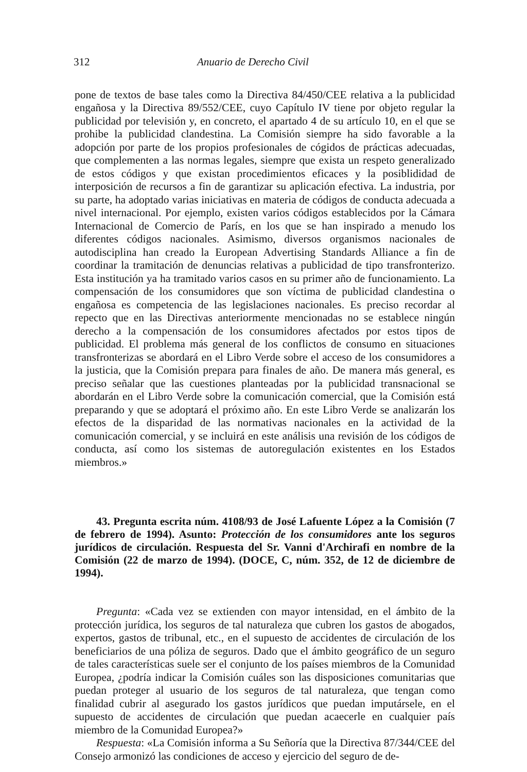312 Anuario de Derecho Civil
pone de textos de base tales como la Directiva 84/450/CEE relativa a la publicidad engañosa y la Directiva 89/552/CEE, cuyo Capítulo IV tiene por objeto regular la publicidad por televisión y, en concreto, el apartado 4 de su artículo 10, en el que se prohibe la publicidad clandestina. La Comisión siempre ha sido favorable a la adopción por parte de los propios profesionales de cógidos de prácticas adecuadas, que complementen a las normas legales, siempre que exista un respeto generalizado de estos códigos y que existan procedimientos eficaces y la posiblididad de interposición de recursos a fin de garantizar su aplicación efectiva. La industria, por su parte, ha adoptado varias iniciativas en materia de códigos de conducta adecuada a nivel internacional. Por ejemplo, existen varios códigos establecidos por la Cámara Internacional de Comercio de París, en los que se han inspirado a menudo los diferentes códigos nacionales. Asimismo, diversos organismos nacionales de autodisciplina han creado la European Advertising Standards Alliance a fin de coordinar la tramitación de denuncias relativas a publicidad de tipo transfronterizo. Esta institución ya ha tramitado varios casos en su primer año de funcionamiento. La compensación de los consumidores que son víctima de publicidad clandestina o engañosa es competencia de las legislaciones nacionales. Es preciso recordar al repecto que en las Directivas anteriormente mencionadas no se establece ningún derecho a la compensación de los consumidores afectados por estos tipos de publicidad. El problema más general de los conflictos de consumo en situaciones transfronterizas se abordará en el Libro Verde sobre el acceso de los consumidores a la justicia, que la Comisión prepara para finales de año. De manera más general, es preciso señalar que las cuestiones planteadas por la publicidad transnacional se abordarán en el Libro Verde sobre la comunicación comercial, que la Comisión está preparando y que se adoptará el próximo año. En este Libro Verde se analizarán los efectos de la disparidad de las normativas nacionales en la actividad de la comunicación comercial, y se incluirá en este análisis una revisión de los códigos de conducta, así como los sistemas de autoregulación existentes en los Estados miembros.»
43. Pregunta escrita núm. 4108/93 de José Lafuente López a la Comisión (7 de febrero de 1994). Asunto: Protección de los consumidores ante los seguros jurídicos de circulación. Respuesta del Sr. Vanni d'Archirafi en nombre de la Comisión (22 de marzo de 1994). (DOCE, C, núm. 352, de 12 de diciembre de 1994).
Pregunta: «Cada vez se extienden con mayor intensidad, en el ámbito de la protección jurídica, los seguros de tal naturaleza que cubren los gastos de abogados, expertos, gastos de tribunal, etc., en el supuesto de accidentes de circulación de los beneficiarios de una póliza de seguros. Dado que el ámbito geográfico de un seguro de tales características suele ser el conjunto de los países miembros de la Comunidad Europea, ¿podría indicar la Comisión cuáles son las disposiciones comunitarias que puedan proteger al usuario de los seguros de tal naturaleza, que tengan como finalidad cubrir al asegurado los gastos jurídicos que puedan imputársele, en el supuesto de accidentes de circulación que puedan acaecerle en cualquier país miembro de la Comunidad Europea?»
Respuesta: «La Comisión informa a Su Señoría que la Directiva 87/344/CEE del Consejo armonizó las condiciones de acceso y ejercicio del seguro de de-